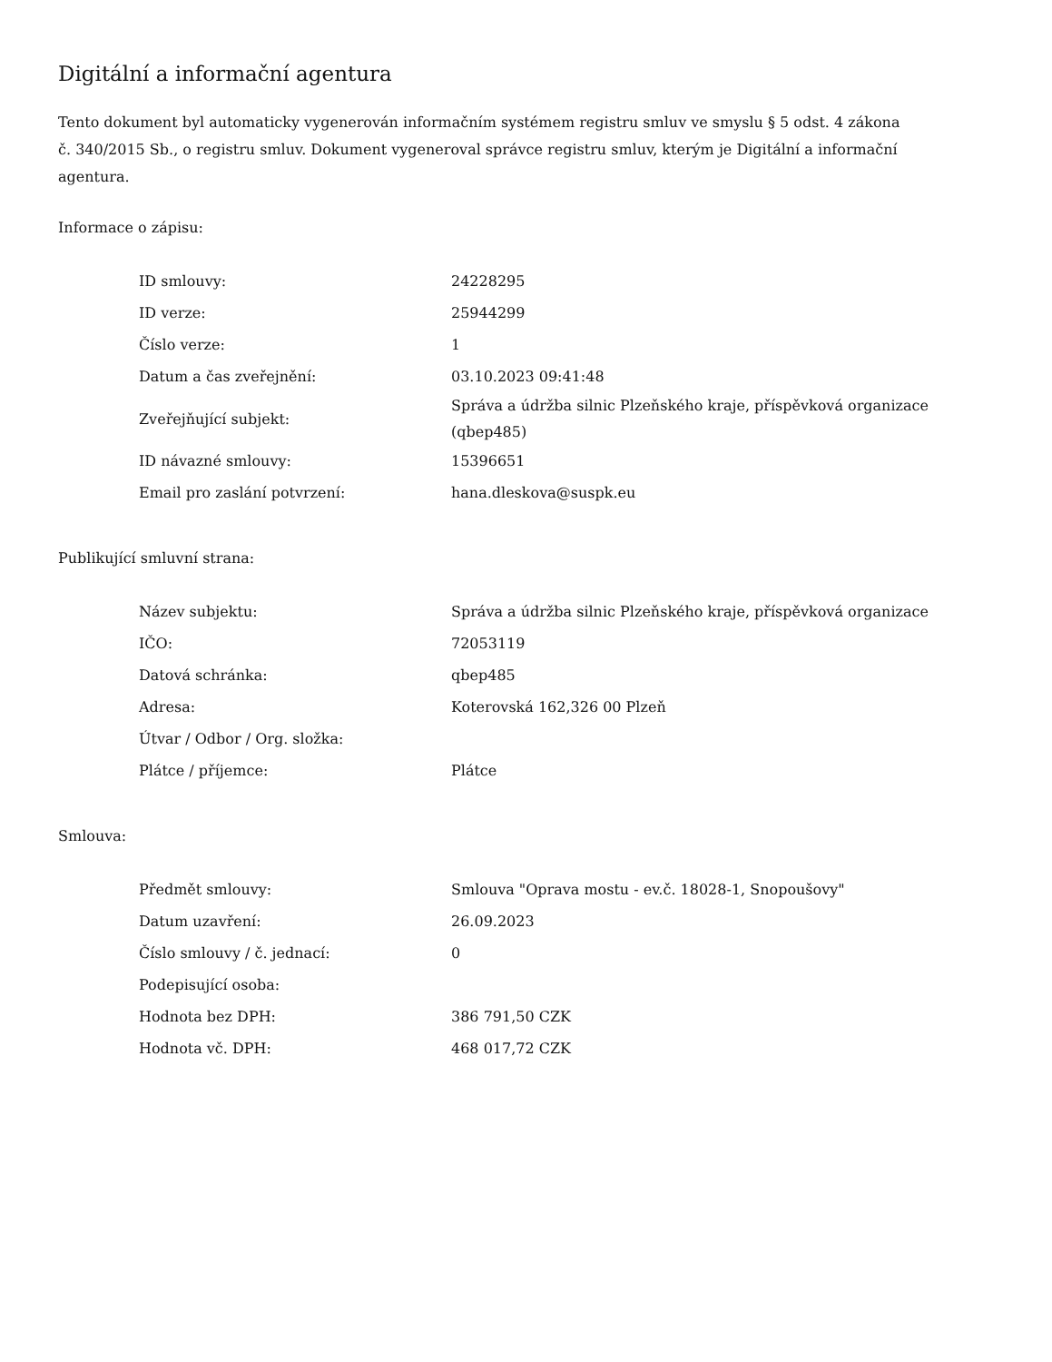Digitální a informační agentura
Tento dokument byl automaticky vygenerován informačním systémem registru smluv ve smyslu § 5 odst. 4 zákona
č. 340/2015 Sb., o registru smluv. Dokument vygeneroval správce registru smluv, kterým je Digitální a informační agentura.
Informace o zápisu:
| ID smlouvy: | 24228295 |
| ID verze: | 25944299 |
| Číslo verze: | 1 |
| Datum a čas zveřejnění: | 03.10.2023 09:41:48 |
| Zveřejňující subjekt: | Správa a údržba silnic Plzeňského kraje, příspěvková organizace (qbep485) |
| ID návazné smlouvy: | 15396651 |
| Email pro zaslání potvrzení: | hana.dleskova@suspk.eu |
Publikující smluvní strana:
| Název subjektu: | Správa a údržba silnic Plzeňského kraje, příspěvková organizace |
| IČO: | 72053119 |
| Datová schránka: | qbep485 |
| Adresa: | Koterovská 162,326 00 Plzeň |
| Útvar / Odbor / Org. složka: | |
| Plátce / příjemce: | Plátce |
Smlouva:
| Předmět smlouvy: | Smlouva "Oprava mostu - ev.č. 18028-1, Snopoušovy" |
| Datum uzavření: | 26.09.2023 |
| Číslo smlouvy / č. jednací: | 0 |
| Podepisující osoba: | |
| Hodnota bez DPH: | 386 791,50 CZK |
| Hodnota vč. DPH: | 468 017,72 CZK |